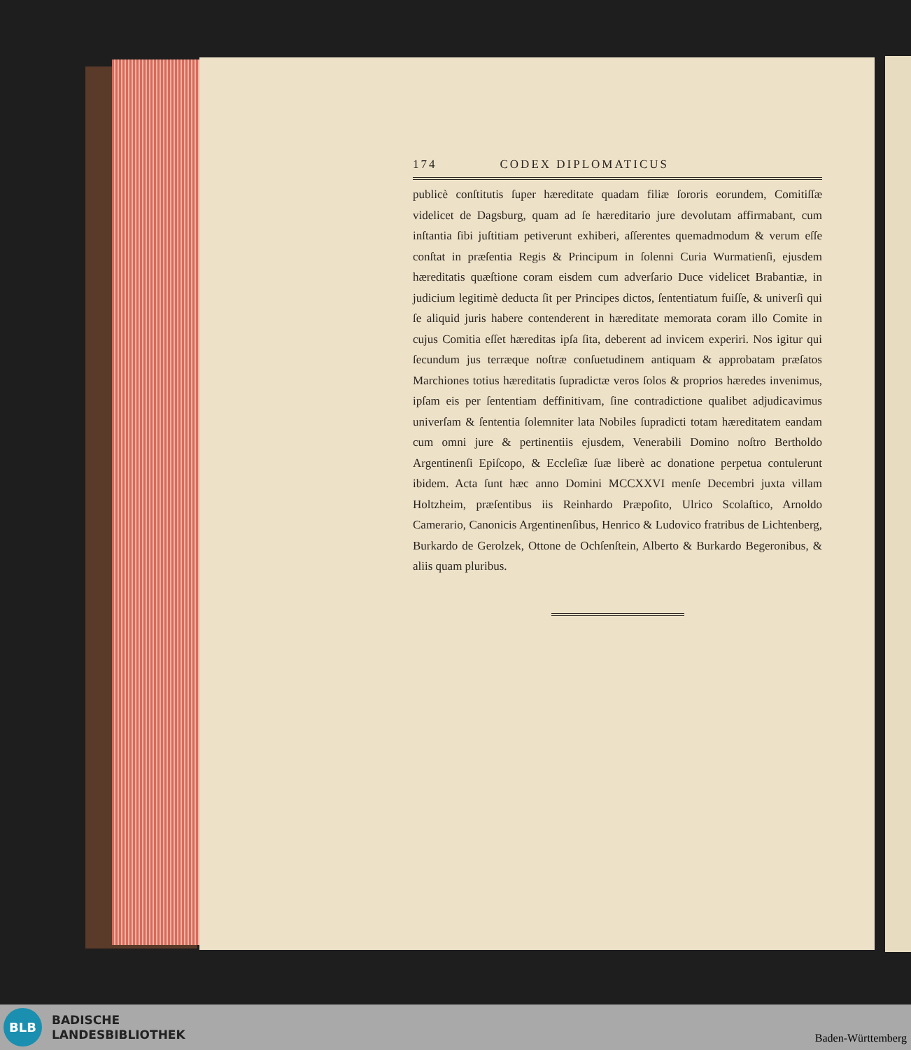174 CODEX DIPLOMATICUS
publicè conſtitutis ſuper hæreditate quadam filiæ ſororis eorundem, Comitiſſæ videlicet de Dagsburg, quam ad ſe hæreditario jure devolutam affirmabant, cum inſtantia ſibi juſtitiam petiverunt exhiberi, aſſerentes quemadmodum & verum eſſe conſtat in præſentia Regis & Principum in ſolenni Curia Wurmatienſi, ejusdem hæreditatis quæſtione coram eisdem cum adverſario Duce videlicet Brabantiæ, in judicium legitimè deducta ſit per Principes dictos, ſententiatum fuiſſe, & univerſi qui ſe aliquid juris habere contenderent in hæreditate memorata coram illo Comite in cujus Comitia eſſet hæreditas ipſa ſita, deberent ad invicem experiri. Nos igitur qui ſecundum jus terræque noſtræ conſuetudinem antiquam & approbatam præſatos Marchiones totius hæreditatis ſupradictæ veros ſolos & proprios hæredes invenimus, ipſam eis per ſententiam deffinitivam, ſine contradictione qualibet adjudicavimus univerſam & ſententia ſolemniter lata Nobiles ſupradicti totam hæreditatem eandam cum omni jure & pertinentiis ejusdem, Venerabili Domino noſtro Bertholdo Argentinenſi Epiſcopo, & Eccleſiæ ſuæ liberè ac donatione perpetua contulerunt ibidem. Acta ſunt hæc anno Domini MCCXXVI menſe Decembri juxta villam Holtzheim, præſentibus iis Reinhardo Præpoſito, Ulrico Scolaſtico, Arnoldo Camerario, Canonicis Argentinenſibus, Henrico & Ludovico fratribus de Lichtenberg, Burkardo de Gerolzek, Ottone de Ochſenſtein, Alberto & Burkardo Begeronibus, & aliis quam pluribus.
BLB
BADISCHE
LANDESBIBLIOTHEK
Baden-Württemberg